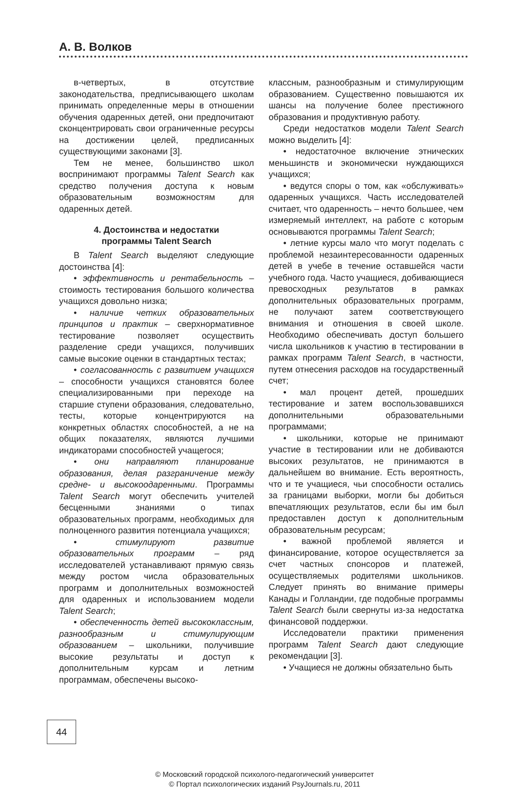А. В. Волков
в-четвертых, в отсутствие законодательства, предписывающего школам принимать определенные меры в отношении обучения одаренных детей, они предпочитают сконцентрировать свои ограниченные ресурсы на достижении целей, предписанных существующими законами [3].
Тем не менее, большинство школ воспринимают программы Talent Search как средство получения доступа к новым образовательным возможностям для одаренных детей.
4. Достоинства и недостатки
программы Talent Search
В Talent Search выделяют следующие достоинства [4]:
• эффективность и рентабельность – стоимость тестирования большого количества учащихся довольно низка;
• наличие четких образовательных принципов и практик – сверхнормативное тестирование позволяет осуществить разделение среди учащихся, получивших самые высокие оценки в стандартных тестах;
• согласованность с развитием учащихся – способности учащихся становятся более специализированными при переходе на старшие ступени образования, следовательно, тесты, которые концентрируются на конкретных областях способностей, а не на общих показателях, являются лучшими индикаторами способностей учащегося;
• они направляют планирование образования, делая разграничение между средне- и высокоодаренными. Программы Talent Search могут обеспечить учителей бесценными знаниями о типах образовательных программ, необходимых для полноценного развития потенциала учащихся;
• стимулируют развитие образовательных программ – ряд исследователей устанавливают прямую связь между ростом числа образовательных программ и дополнительных возможностей для одаренных и использованием модели Talent Search;
• обеспеченность детей высококлассным, разнообразным и стимулирующим образованием – школьники, получившие высокие результаты и доступ к дополнительным курсам и летним программам, обеспечены высоко-
классным, разнообразным и стимулирующим образованием. Существенно повышаются их шансы на получение более престижного образования и продуктивную работу.
Среди недостатков модели Talent Search можно выделить [4]:
• недостаточное включение этнических меньшинств и экономически нуждающихся учащихся;
• ведутся споры о том, как «обслуживать» одаренных учащихся. Часть исследователей считает, что одаренность – нечто большее, чем измеряемый интеллект, на работе с которым основываются программы Talent Search;
• летние курсы мало что могут поделать с проблемой незаинтересованности одаренных детей в учебе в течение оставшейся части учебного года. Часто учащиеся, добивающиеся превосходных результатов в рамках дополнительных образовательных программ, не получают затем соответствующего внимания и отношения в своей школе. Необходимо обеспечивать доступ большего числа школьников к участию в тестировании в рамках программ Talent Search, в частности, путем отнесения расходов на государственный счет;
• мал процент детей, прошедших тестирование и затем воспользовавшихся дополнительными образовательными программами;
• школьники, которые не принимают участие в тестировании или не добиваются высоких результатов, не принимаются в дальнейшем во внимание. Есть вероятность, что и те учащиеся, чьи способности остались за границами выборки, могли бы добиться впечатляющих результатов, если бы им был предоставлен доступ к дополнительным образовательным ресурсам;
• важной проблемой является и финансирование, которое осуществляется за счет частных спонсоров и платежей, осуществляемых родителями школьников. Следует принять во внимание примеры Канады и Голландии, где подобные программы Talent Search были свернуты из-за недостатка финансовой поддержки.
Исследователи практики применения программ Talent Search дают следующие рекомендации [3].
• Учащиеся не должны обязательно быть
44
© Московский городской психолого-педагогический университет
© Портал психологических изданий PsyJournals.ru, 2011